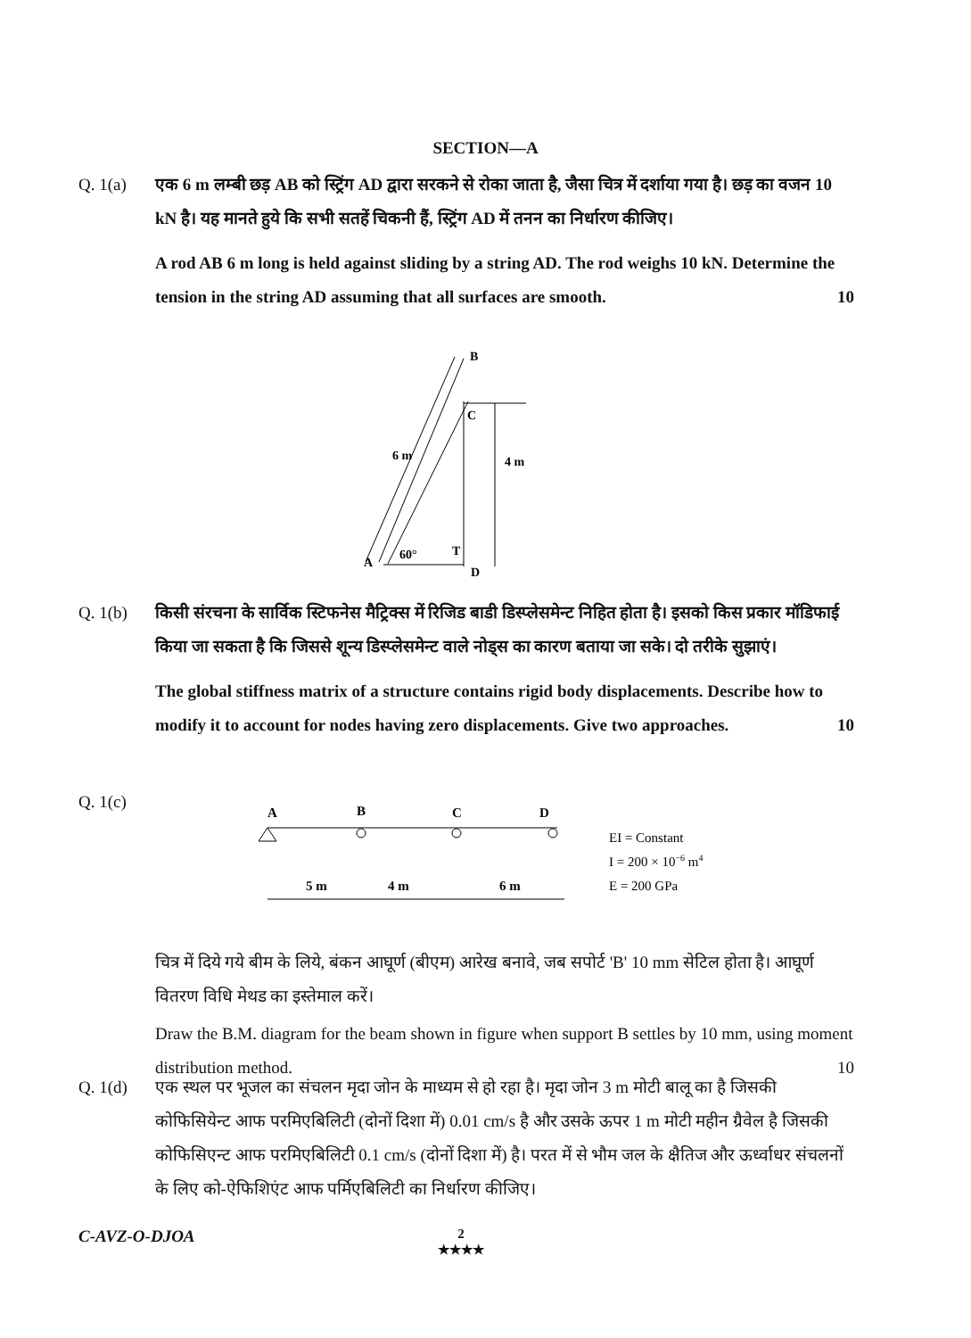SECTION—A
Q. 1(a)
एक 6 m लम्बी छड़ AB को स्ट्रिंग AD द्वारा सरकने से रोका जाता है, जैसा चित्र में दर्शाया गया है। छड़ का वजन 10 kN है। यह मानते हुये कि सभी सतहें चिकनी हैं, स्ट्रिंग AD में तनन का निर्धारण कीजिए।
A rod AB 6 m long is held against sliding by a string AD. The rod weighs 10 kN. Determine the tension in the string AD assuming that all surfaces are smooth. 10
B
C
4 m
A
60°
T
D
6 m
Q. 1(b)
किसी संरचना के सार्विक स्टिफनेस मैट्रिक्स में रिजिड बाडी डिस्प्लेसमेन्ट निहित होता है। इसको किस प्रकार मॉडिफाई किया जा सकता है कि जिससे शून्य डिस्प्लेसमेन्ट वाले नोड्स का कारण बताया जा सके। दो तरीके सुझाएं।
The global stiffness matrix of a structure contains rigid body displacements. Describe how to modify it to account for nodes having zero displacements. Give two approaches. 10
Q. 1(c)
A
B
C
D
5 m
4 m
6 m
EI = Constant
I = 200 × 10−6 m4
E = 200 GPa
चित्र में दिये गये बीम के लिये, बंकन आघूर्ण (बीएम) आरेख बनावे, जब सपोर्ट 'B' 10 mm सेटिल होता है। आघूर्ण वितरण विधि मेथड का इस्तेमाल करें।
Draw the B.M. diagram for the beam shown in figure when support B settles by 10 mm, using moment distribution method. 10
Q. 1(d)
एक स्थल पर भूजल का संचलन मृदा जोन के माध्यम से हो रहा है। मृदा जोन 3 m मोटी बालू का है जिसकी कोफिसियेन्ट आफ परमिएबिलिटी (दोनों दिशा में) 0.01 cm/s है और उसके ऊपर 1 m मोटी महीन ग्रैवेल है जिसकी कोफिसिएन्ट आफ परमिएबिलिटी 0.1 cm/s (दोनों दिशा में) है। परत में से भौम जल के क्षैतिज और ऊर्ध्वाधर संचलनों के लिए को-ऐफिशिएंट आफ पर्मिएबिलिटी का निर्धारण कीजिए।
C-AVZ-O-DJOA
2
★★★★